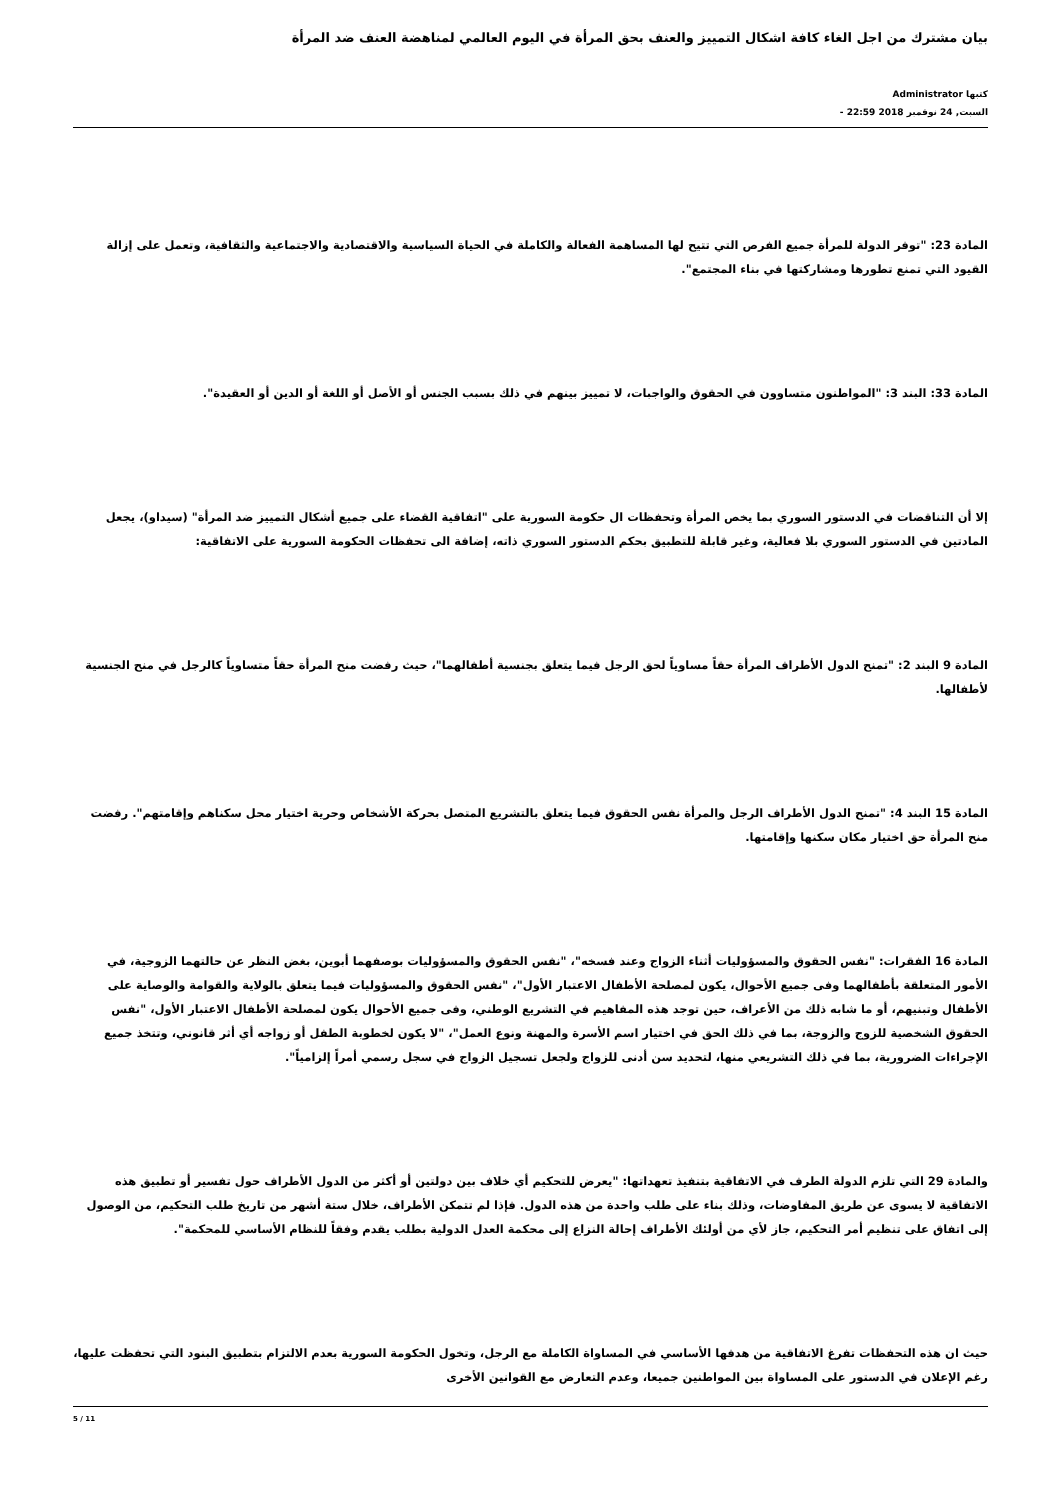بيان مشترك من اجل الغاء كافة اشكال التمييز والعنف بحق المرأة في اليوم العالمي لمناهضة العنف ضد المرأة
كتبها Administrator
السبت, 24 نوفمبر 2018 22:59 -
المادة 23: "توفر الدولة للمرأة جميع الفرص التي تتيح لها المساهمة الفعالة والكاملة في الحياة السياسية والاقتصادية والاجتماعية والثقافية، وتعمل على إزالة القيود التي تمنع تطورها ومشاركتها في بناء المجتمع".
المادة 33: البند 3: "المواطنون متساوون في الحقوق والواجبات، لا تمييز بينهم في ذلك بسبب الجنس أو الأصل أو اللغة أو الدين أو العقيدة".
إلا أن التناقضات في الدستور السوري بما يخص المرأة وتحفظات ال حكومة السورية على "اتفاقية القضاء على جميع أشكال التمييز ضد المرأة" (سيداو)، يجعل المادتين في الدستور السوري بلا فعالية، وغير قابلة للتطبيق بحكم الدستور السوري ذاته، إضافة الى تحفظات الحكومة السورية على الاتفاقية:
المادة 9 البند 2: "تمنح الدول الأطراف المرأة حقاً مساوياً لحق الرجل فيما يتعلق بجنسية أطفالهما"، حيث رفضت منح المرأة حقاً متساوياً كالرجل في منح الجنسية لأطفالها.
المادة 15 البند 4: "تمنح الدول الأطراف الرجل والمرأة نفس الحقوق فيما يتعلق بالتشريع المتصل بحركة الأشخاص وحرية اختيار محل سكناهم وإقامتهم". رفضت منح المرأة حق اختيار مكان سكنها وإقامتها.
المادة 16 الفقرات: "نفس الحقوق والمسؤوليات أثناء الزواج وعند فسخه"، "نفس الحقوق والمسؤوليات بوصفهما أبوين، بغض النظر عن حالتهما الزوجية، في الأمور المتعلقة بأطفالهما وفى جميع الأحوال، يكون لمصلحة الأطفال الاعتبار الأول"، "نفس الحقوق والمسؤوليات فيما يتعلق بالولاية والقوامة والوصاية على الأطفال وتبنيهم، أو ما شابه ذلك من الأعراف، حين توجد هذه المفاهيم في التشريع الوطني، وفى جميع الأحوال يكون لمصلحة الأطفال الاعتبار الأول، "نفس الحقوق الشخصية للزوج والزوجة، بما في ذلك الحق في اختيار اسم الأسرة والمهنة ونوع العمل"، "لا يكون لخطوبة الطفل أو زواجه أي أثر قانوني، وتتخذ جميع الإجراءات الضرورية، بما في ذلك التشريعي منها، لتحديد سن أدنى للزواج ولجعل تسجيل الزواج في سجل رسمي أمراً إلزامياً".
والمادة 29 التي تلزم الدولة الطرف في الاتفاقية بتنفيذ تعهداتها: "يعرض للتحكيم أي خلاف بين دولتين أو أكثر من الدول الأطراف حول تفسير أو تطبيق هذه الاتفاقية لا يسوى عن طريق المفاوضات، وذلك بناء على طلب واحدة من هذه الدول. فإذا لم تتمكن الأطراف، خلال ستة أشهر من تاريخ طلب التحكيم، من الوصول إلى اتفاق على تنظيم أمر التحكيم، جاز لأي من أولئك الأطراف إحالة النزاع إلى محكمة العدل الدولية بطلب يقدم وفقاً للنظام الأساسي للمحكمة".
حيث ان هذه التحفظات تفرغ الاتفاقية من هدفها الأساسي في المساواة الكاملة مع الرجل، وتخول الحكومة السورية بعدم الالتزام بتطبيق البنود التي تحفظت عليها، رغم الإعلان في الدستور على المساواة بين المواطنين جميعا، وعدم التعارض مع القوانين الأخرى
5 / 11